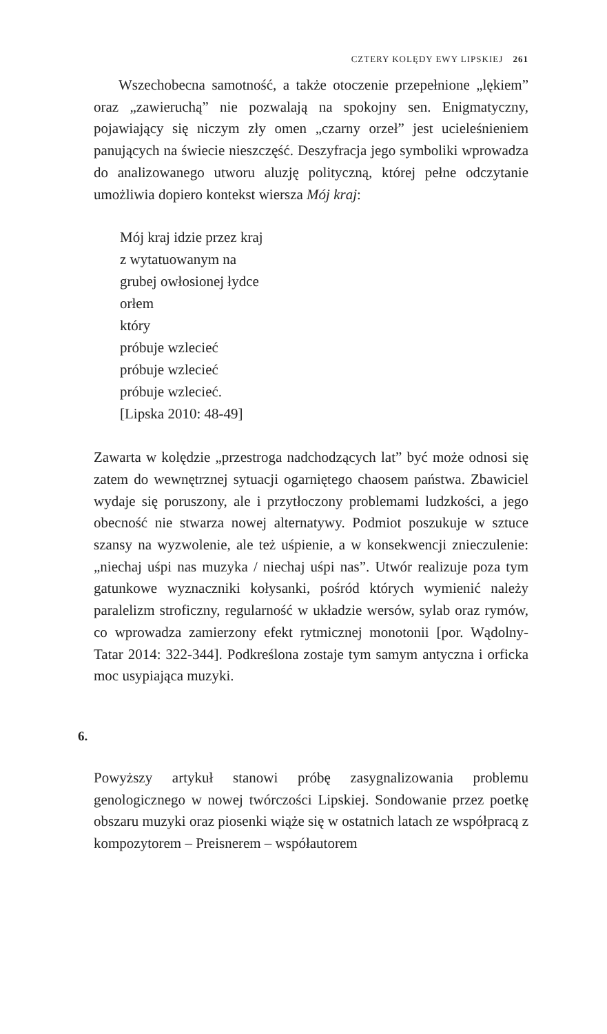CZTERY KOLĘDY EWY LIPSKIEJ 261
Wszechobecna samotność, a także otoczenie przepełnione „lękiem” oraz „zawieruchą” nie pozwalają na spokojny sen. Enigmatyczny, pojawiający się niczym zły omen „czarny orzeł” jest ucieleśnieniem panujących na świecie nieszczęść. Deszyfracja jego symboliki wprowadza do analizowanego utworu aluzję polityczną, której pełne odczytanie umożliwia dopiero kontekst wiersza Mój kraj:
Mój kraj idzie przez kraj
z wytatuowanym na
grubej owłosionej łydce
orłem
który
próbuje wzlecieć
próbuje wzlecieć
próbuje wzlecieć.
[Lipska 2010: 48-49]
Zawarta w kolędzie „przestroga nadchodzących lat” być może odnosi się zatem do wewnętrznej sytuacji ogarniętego chaosem państwa. Zbawiciel wydaje się poruszony, ale i przytłoczony problemami ludzkości, a jego obecność nie stwarza nowej alternatywy. Podmiot poszukuje w sztuce szansy na wyzwolenie, ale też uśpienie, a w konsekwencji znieczulenie: „niechaj uśpi nas muzyka / niechaj uśpi nas”. Utwór realizuje poza tym gatunkowe wyznaczniki kołysanki, pośród których wymienić należy paralelizm stroficzny, regularność w układzie wersów, sylab oraz rymów, co wprowadza zamierzony efekt rytmicznej monotonii [por. Wądolny-Tatar 2014: 322-344]. Podkreślona zostaje tym samym antyczna i orficka moc usypiająca muzyki.
6.
Powyższy artykuł stanowi próbę zasygnalizowania problemu genologicznego w nowej twórczości Lipskiej. Sondowanie przez poetkę obszaru muzyki oraz piosenki wiąże się w ostatnich latach ze współpracą z kompozytorem – Preisnerem – współautorem